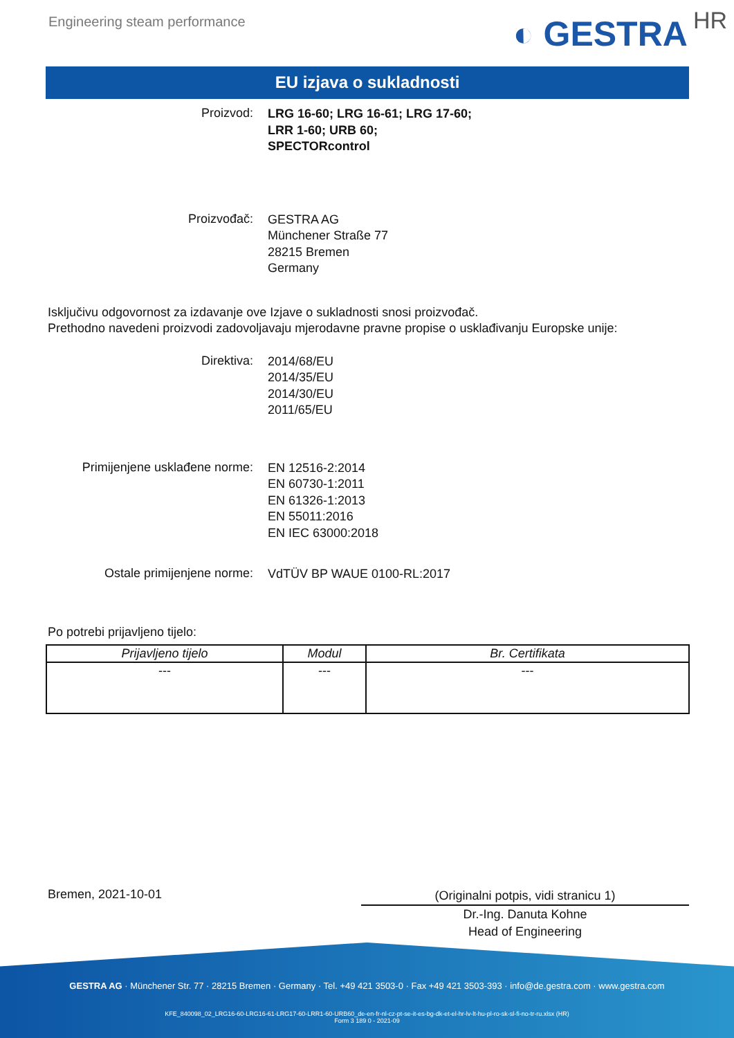Engineering steam performance
◐ GESTRA HR
EU izjava o sukladnosti
Proizvod:
LRG 16-60; LRG 16-61; LRG 17-60;
LRR 1-60; URB 60;
SPECTORcontrol
Proizvođač:
GESTRA AG
Münchener Straße 77
28215 Bremen
Germany
Isključivu odgovornost za izdavanje ove Izjave o sukladnosti snosi proizvođač.
Prethodno navedeni proizvodi zadovoljavaju mjerodavne pravne propise o usklađivanju Europske unije:
Direktiva:
2014/68/EU
2014/35/EU
2014/30/EU
2011/65/EU
Primijenjene usklađene norme:
EN 12516-2:2014
EN 60730-1:2011
EN 61326-1:2013
EN 55011:2016
EN IEC 63000:2018
Ostale primijenjene norme:
VdTÜV BP WAUE 0100-RL:2017
Po potrebi prijavljeno tijelo:
| Prijavljeno tijelo | Modul | Br. Certifikata |
| --- | --- | --- |
| --- | --- | --- |
Bremen, 2021-10-01
(Originalni potpis, vidi stranicu 1)
Dr.-Ing. Danuta Kohne
Head of Engineering
GESTRA AG · Münchener Str. 77 · 28215 Bremen · Germany · Tel. +49 421 3503-0 · Fax +49 421 3503-393 · info@de.gestra.com · www.gestra.com
KFE_840098_02_LRG16-60-LRG16-61-LRG17-60-LRR1-60-URB60_de-en-fr-nl-cz-pt-se-it-es-bg-dk-et-el-hr-lv-lt-hu-pl-ro-sk-sl-fi-no-tr-ru.xlsx (HR)
Form 3 189 0 - 2021-09